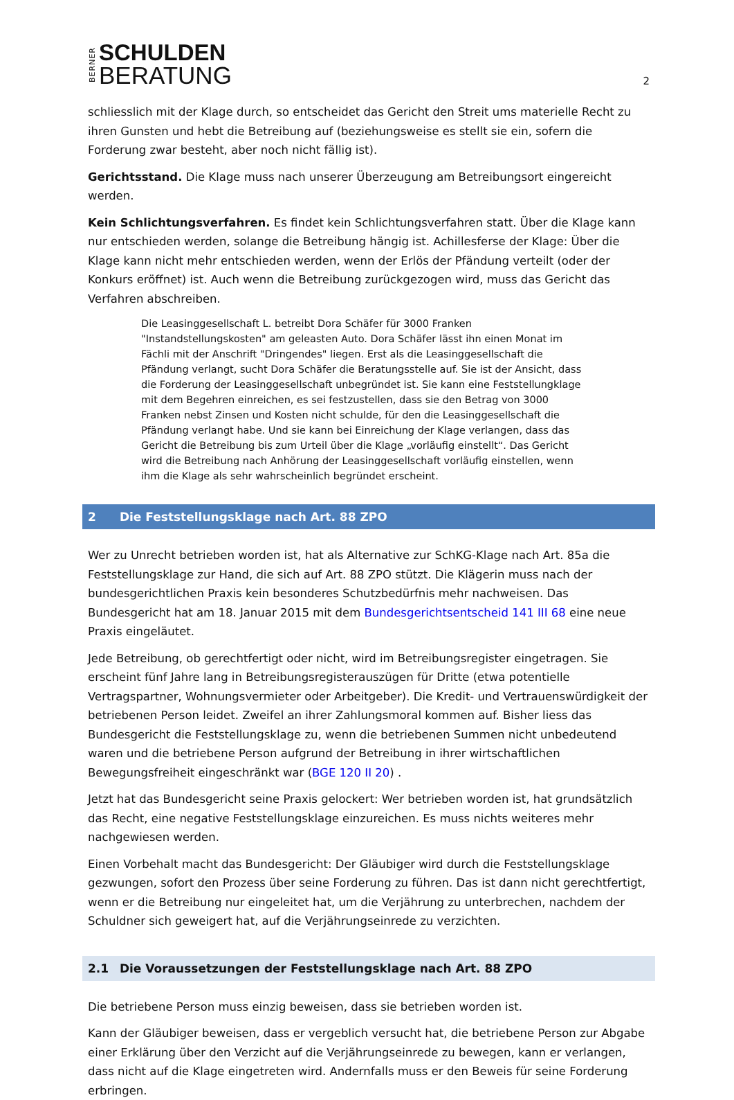BERNER
SCHULDEN
BERATUNG
2
schliesslich mit der Klage durch, so entscheidet das Gericht den Streit ums materielle Recht zu ihren Gunsten und hebt die Betreibung auf (beziehungsweise es stellt sie ein, sofern die Forderung zwar besteht, aber noch nicht fällig ist).
Gerichtsstand. Die Klage muss nach unserer Überzeugung am Betreibungsort eingereicht werden.
Kein Schlichtungsverfahren. Es findet kein Schlichtungsverfahren statt. Über die Klage kann nur entschieden werden, solange die Betreibung hängig ist. Achillesferse der Klage: Über die Klage kann nicht mehr entschieden werden, wenn der Erlös der Pfändung verteilt (oder der Konkurs eröffnet) ist. Auch wenn die Betreibung zurückgezogen wird, muss das Gericht das Verfahren abschreiben.
Die Leasinggesellschaft L. betreibt Dora Schäfer für 3000 Franken "Instandstellungskosten" am geleasten Auto. Dora Schäfer lässt ihn einen Monat im Fächli mit der Anschrift "Dringendes" liegen. Erst als die Leasinggesellschaft die Pfändung verlangt, sucht Dora Schäfer die Beratungsstelle auf. Sie ist der Ansicht, dass die Forderung der Leasinggesellschaft unbegründet ist. Sie kann eine Feststellungklage mit dem Begehren einreichen, es sei festzustellen, dass sie den Betrag von 3000 Franken nebst Zinsen und Kosten nicht schulde, für den die Leasinggesellschaft die Pfändung verlangt habe. Und sie kann bei Einreichung der Klage verlangen, dass das Gericht die Betreibung bis zum Urteil über die Klage „vorläufig einstellt“. Das Gericht wird die Betreibung nach Anhörung der Leasinggesellschaft vorläufig einstellen, wenn ihm die Klage als sehr wahrscheinlich begründet erscheint.
2 Die Feststellungsklage nach Art. 88 ZPO
Wer zu Unrecht betrieben worden ist, hat als Alternative zur SchKG-Klage nach Art. 85a die Feststellungsklage zur Hand, die sich auf Art. 88 ZPO stützt. Die Klägerin muss nach der bundesgerichtlichen Praxis kein besonderes Schutzbedürfnis mehr nachweisen. Das Bundesgericht hat am 18. Januar 2015 mit dem Bundesgerichtsentscheid 141 III 68 eine neue Praxis eingeläutet.
Jede Betreibung, ob gerechtfertigt oder nicht, wird im Betreibungsregister eingetragen. Sie erscheint fünf Jahre lang in Betreibungsregisterauszügen für Dritte (etwa potentielle Vertragspartner, Wohnungsvermieter oder Arbeitgeber). Die Kredit- und Vertrauenswürdigkeit der betriebenen Person leidet. Zweifel an ihrer Zahlungsmoral kommen auf. Bisher liess das Bundesgericht die Feststellungsklage zu, wenn die betriebenen Summen nicht unbedeutend waren und die betriebene Person aufgrund der Betreibung in ihrer wirtschaftlichen Bewegungsfreiheit eingeschränkt war (BGE 120 II 20) .
Jetzt hat das Bundesgericht seine Praxis gelockert: Wer betrieben worden ist, hat grundsätzlich das Recht, eine negative Feststellungsklage einzureichen. Es muss nichts weiteres mehr nachgewiesen werden.
Einen Vorbehalt macht das Bundesgericht: Der Gläubiger wird durch die Feststellungsklage gezwungen, sofort den Prozess über seine Forderung zu führen. Das ist dann nicht gerechtfertigt, wenn er die Betreibung nur eingeleitet hat, um die Verjährung zu unterbrechen, nachdem der Schuldner sich geweigert hat, auf die Verjährungseinrede zu verzichten.
2.1 Die Voraussetzungen der Feststellungsklage nach Art. 88 ZPO
Die betriebene Person muss einzig beweisen, dass sie betrieben worden ist.
Kann der Gläubiger beweisen, dass er vergeblich versucht hat, die betriebene Person zur Abgabe einer Erklärung über den Verzicht auf die Verjährungseinrede zu bewegen, kann er verlangen, dass nicht auf die Klage eingetreten wird. Andernfalls muss er den Beweis für seine Forderung erbringen.